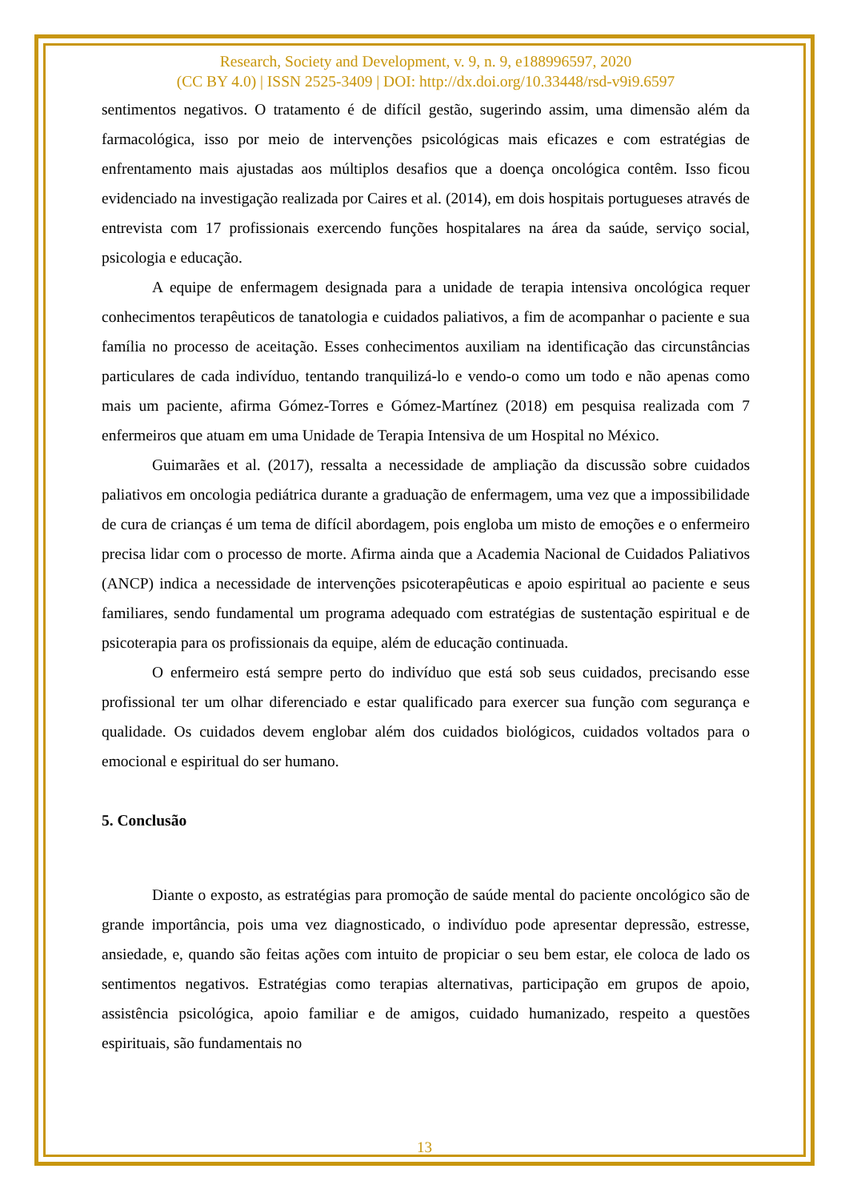Research, Society and Development, v. 9, n. 9, e188996597, 2020
(CC BY 4.0) | ISSN 2525-3409 | DOI: http://dx.doi.org/10.33448/rsd-v9i9.6597
sentimentos negativos. O tratamento é de difícil gestão, sugerindo assim, uma dimensão além da farmacológica, isso por meio de intervenções psicológicas mais eficazes e com estratégias de enfrentamento mais ajustadas aos múltiplos desafios que a doença oncológica contêm. Isso ficou evidenciado na investigação realizada por Caires et al. (2014), em dois hospitais portugueses através de entrevista com 17 profissionais exercendo funções hospitalares na área da saúde, serviço social, psicologia e educação.
A equipe de enfermagem designada para a unidade de terapia intensiva oncológica requer conhecimentos terapêuticos de tanatologia e cuidados paliativos, a fim de acompanhar o paciente e sua família no processo de aceitação. Esses conhecimentos auxiliam na identificação das circunstâncias particulares de cada indivíduo, tentando tranquilizá-lo e vendo-o como um todo e não apenas como mais um paciente, afirma Gómez-Torres e Gómez-Martínez (2018) em pesquisa realizada com 7 enfermeiros que atuam em uma Unidade de Terapia Intensiva de um Hospital no México.
Guimarães et al. (2017), ressalta a necessidade de ampliação da discussão sobre cuidados paliativos em oncologia pediátrica durante a graduação de enfermagem, uma vez que a impossibilidade de cura de crianças é um tema de difícil abordagem, pois engloba um misto de emoções e o enfermeiro precisa lidar com o processo de morte. Afirma ainda que a Academia Nacional de Cuidados Paliativos (ANCP) indica a necessidade de intervenções psicoterapêuticas e apoio espiritual ao paciente e seus familiares, sendo fundamental um programa adequado com estratégias de sustentação espiritual e de psicoterapia para os profissionais da equipe, além de educação continuada.
O enfermeiro está sempre perto do indivíduo que está sob seus cuidados, precisando esse profissional ter um olhar diferenciado e estar qualificado para exercer sua função com segurança e qualidade. Os cuidados devem englobar além dos cuidados biológicos, cuidados voltados para o emocional e espiritual do ser humano.
5. Conclusão
Diante o exposto, as estratégias para promoção de saúde mental do paciente oncológico são de grande importância, pois uma vez diagnosticado, o indivíduo pode apresentar depressão, estresse, ansiedade, e, quando são feitas ações com intuito de propiciar o seu bem estar, ele coloca de lado os sentimentos negativos. Estratégias como terapias alternativas, participação em grupos de apoio, assistência psicológica, apoio familiar e de amigos, cuidado humanizado, respeito a questões espirituais, são fundamentais no
13